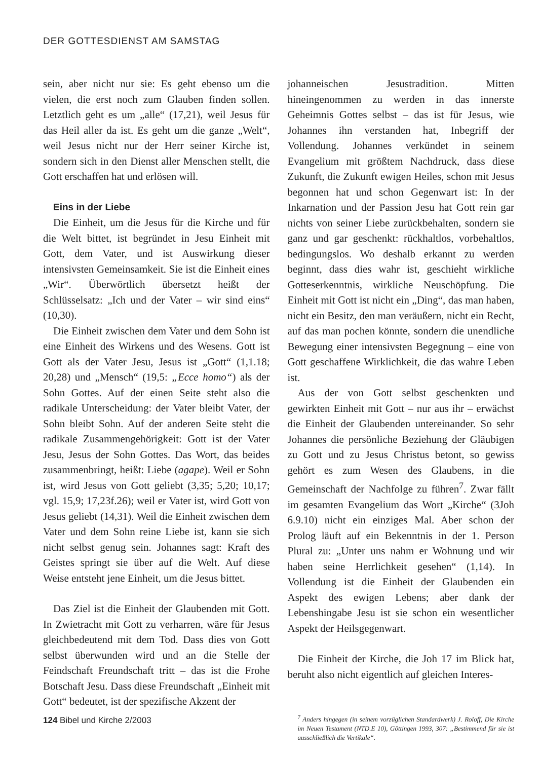DER GOTTESDIENST AM SAMSTAG
sein, aber nicht nur sie: Es geht ebenso um die vielen, die erst noch zum Glauben finden sollen. Letztlich geht es um „alle“ (17,21), weil Jesus für das Heil aller da ist. Es geht um die ganze „Welt“, weil Jesus nicht nur der Herr seiner Kirche ist, sondern sich in den Dienst aller Menschen stellt, die Gott erschaffen hat und erlösen will.
Eins in der Liebe
Die Einheit, um die Jesus für die Kirche und für die Welt bittet, ist begründet in Jesu Einheit mit Gott, dem Vater, und ist Auswirkung dieser intensivsten Gemeinsamkeit. Sie ist die Einheit eines „Wir“. Überwörtlich übersetzt heißt der Schlüsselsatz: „Ich und der Vater – wir sind eins“ (10,30).
Die Einheit zwischen dem Vater und dem Sohn ist eine Einheit des Wirkens und des Wesens. Gott ist Gott als der Vater Jesu, Jesus ist „Gott“ (1,1.18; 20,28) und „Mensch“ (19,5: „Ecce homo“) als der Sohn Gottes. Auf der einen Seite steht also die radikale Unterscheidung: der Vater bleibt Vater, der Sohn bleibt Sohn. Auf der anderen Seite steht die radikale Zusammengehörigkeit: Gott ist der Vater Jesu, Jesus der Sohn Gottes. Das Wort, das beides zusammenbringt, heißt: Liebe (agape). Weil er Sohn ist, wird Jesus von Gott geliebt (3,35; 5,20; 10,17; vgl. 15,9; 17,23f.26); weil er Vater ist, wird Gott von Jesus geliebt (14,31). Weil die Einheit zwischen dem Vater und dem Sohn reine Liebe ist, kann sie sich nicht selbst genug sein. Johannes sagt: Kraft des Geistes springt sie über auf die Welt. Auf diese Weise entsteht jene Einheit, um die Jesus bittet.
Das Ziel ist die Einheit der Glaubenden mit Gott. In Zwietracht mit Gott zu verharren, wäre für Jesus gleichbedeutend mit dem Tod. Dass dies von Gott selbst überwunden wird und an die Stelle der Feindschaft Freundschaft tritt – das ist die Frohe Botschaft Jesu. Dass diese Freundschaft „Einheit mit Gott“ bedeutet, ist der spezifische Akzent der
johanneischen Jesustradition. Mitten hineingenommen zu werden in das innerste Geheimnis Gottes selbst – das ist für Jesus, wie Johannes ihn verstanden hat, Inbegriff der Vollendung. Johannes verkündet in seinem Evangelium mit größtem Nachdruck, dass diese Zukunft, die Zukunft ewigen Heiles, schon mit Jesus begonnen hat und schon Gegenwart ist: In der Inkarnation und der Passion Jesu hat Gott rein gar nichts von seiner Liebe zurückbehalten, sondern sie ganz und gar geschenkt: rückhaltlos, vorbehaltlos, bedingungslos. Wo deshalb erkannt zu werden beginnt, dass dies wahr ist, geschieht wirkliche Gotteserkenntnis, wirkliche Neuschöpfung. Die Einheit mit Gott ist nicht ein „Ding“, das man haben, nicht ein Besitz, den man veräußern, nicht ein Recht, auf das man pochen könnte, sondern die unendliche Bewegung einer intensivsten Begegnung – eine von Gott geschaffene Wirklichkeit, die das wahre Leben ist.
Aus der von Gott selbst geschenkten und gewirkten Einheit mit Gott – nur aus ihr – erwächst die Einheit der Glaubenden untereinander. So sehr Johannes die persönliche Beziehung der Gläubigen zu Gott und zu Jesus Christus betont, so gewiss gehört es zum Wesen des Glaubens, in die Gemeinschaft der Nachfolge zu führen<sup>7</sup>. Zwar fällt im gesamten Evangelium das Wort „Kirche“ (3Joh 6.9.10) nicht ein einziges Mal. Aber schon der Prolog läuft auf ein Bekenntnis in der 1. Person Plural zu: „Unter uns nahm er Wohnung und wir haben seine Herrlichkeit gesehen“ (1,14). In Vollendung ist die Einheit der Glaubenden ein Aspekt des ewigen Lebens; aber dank der Lebenshingabe Jesu ist sie schon ein wesentlicher Aspekt der Heilsgegenwart.
Die Einheit der Kirche, die Joh 17 im Blick hat, beruht also nicht eigentlich auf gleichen Interes-
<sup>7</sup> Anders hingegen (in seinem vorzüglichen Standardwerk) J. Roloff, Die Kirche im Neuen Testament (NTD.E 10), Göttingen 1993, 307: „Bestimmend für sie ist ausschließlich die Vertikale“.
124 Bibel und Kirche 2/2003